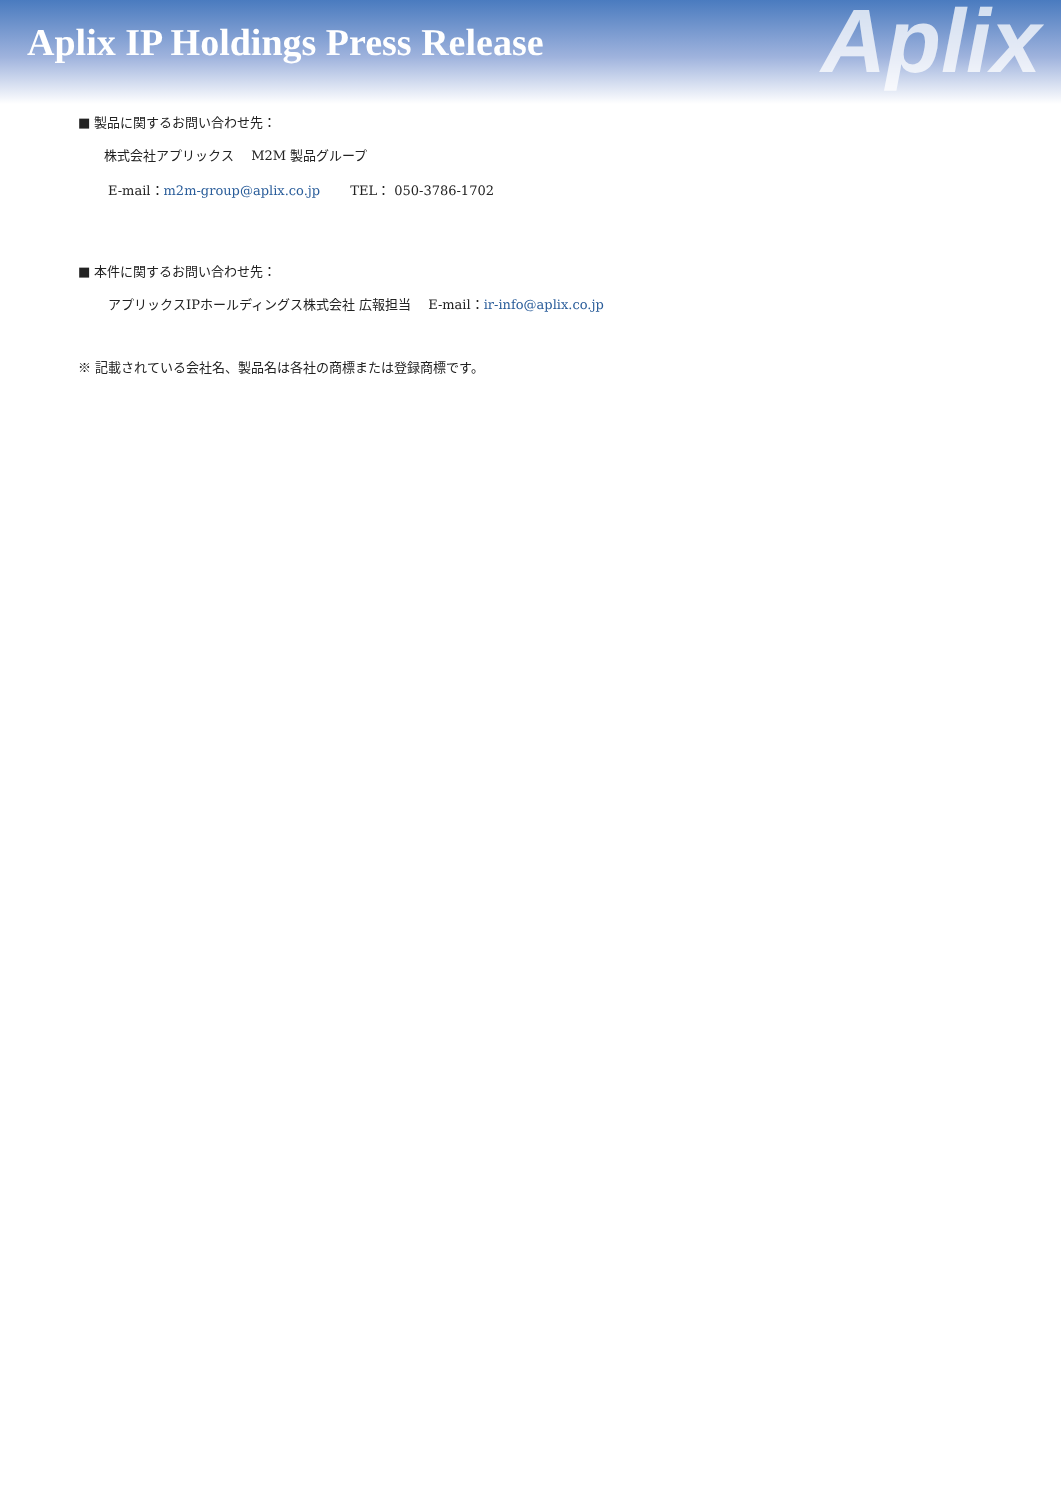Aplix IP Holdings Press Release
Aplix
■ 製品に関するお問い合わせ先：
株式会社アプリックス　 M2M 製品グループ
E-mail：m2m-group@aplix.co.jp　　 TEL： 050-3786-1702
■ 本件に関するお問い合わせ先：
アプリックスIPホールディングス株式会社 広報担当　 E-mail：ir-info@aplix.co.jp
※ 記載されている会社名、製品名は各社の商標または登録商標です。